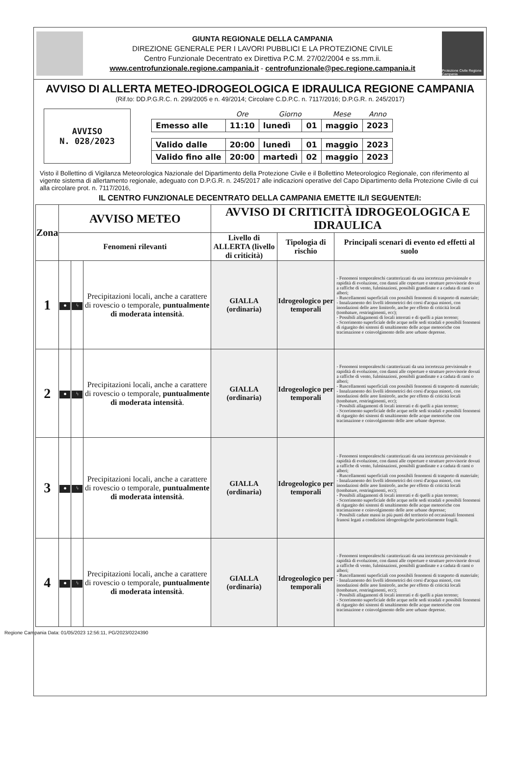GIUNTA REGIONALE DELLA CAMPANIA
DIREZIONE GENERALE PER I LAVORI PUBBLICI E LA PROTEZIONE CIVILE
Centro Funzionale Decentrato ex Direttiva P.C.M. 27/02/2004 e ss.mm.ii.
www.centrofunzionale.regione.campania.it - centrofunzionale@pec.regione.campania.it
Protezione Civile Regione Campania
AVVISO DI ALLERTA METEO-IDROGEOLOGICA E IDRAULICA REGIONE CAMPANIA
(Rif.to: DD.P.G.R.C. n. 299/2005 e n. 49/2014; Circolare C.D.P.C. n. 7117/2016; D.P.G.R. n. 245/2017)
AVVISO
N. 028/2023
| | Ore | Giorno | | Mese | Anno |
| --- | --- | --- | --- | --- | --- |
| Emesso alle | 11:10 | lunedì | 01 | maggio | 2023 |
| Valido dalle | 20:00 | lunedì | 01 | maggio | 2023 |
| Valido fino alle | 20:00 | martedì | 02 | maggio | 2023 |
Visto il Bollettino di Vigilanza Meteorologica Nazionale del Dipartimento della Protezione Civile e il Bollettino Meteorologico Regionale, con riferimento al vigente sistema di allertamento regionale, adeguato con D.P.G.R. n. 245/2017 alle indicazioni operative del Capo Dipartimento della Protezione Civile di cui alla circolare prot. n. 7117/2016,
IL CENTRO FUNZIONALE DECENTRATO DELLA CAMPANIA EMETTE IL/I SEGUENTE/I:
| Zona | AVVISO METEO | | | AVVISO DI CRITICITÀ IDROGEOLOGICA E IDRAULICA | | |
| --- | --- | --- | --- | --- | --- | --- |
| | Fenomeni rilevanti | | | Livello di ALLERTA (livello di criticità) | Tipologia di rischio | Principali scenari di evento ed effetti al suolo |
| 1 | ● | ϟ | Precipitazioni locali, anche a carattere di rovescio o temporale, puntualmente di moderata intensità . | GIALLA (ordinaria) | Idrogeologico per temporali | - Fenomeni temporaleschi caratterizzati da una incertezza previsionale e rapidità di evoluzione, con danni alle coperture e strutture provvisorie dovuti a raffiche di vento, fulminazioni, possibili grandinate e a caduta di rami o alberi; - Ruscellamenti superficiali con possibili fenomeni di trasporto di materiale; - Innalzamento dei livelli idrometrici dei corsi d'acqua minori, con inondazioni delle aree limitrofe, anche per effetto di criticità locali (tombature, restringimenti, ecc); - Possibili allagamenti di locali interrati e di quelli a pian terreno; - Scorrimento superficiale delle acque nelle sedi stradali e possibili fenomeni di rigurgito dei sistemi di smaltimento delle acque meteoriche con tracimazione e coinvolgimento delle aree urbane depresse. |
| 2 | ● | ϟ | Precipitazioni locali, anche a carattere di rovescio o temporale, puntualmente di moderata intensità . | GIALLA (ordinaria) | Idrogeologico per temporali | - Fenomeni temporaleschi caratterizzati da una incertezza previsionale e rapidità di evoluzione, con danni alle coperture e strutture provvisorie dovuti a raffiche di vento, fulminazioni, possibili grandinate e a caduta di rami o alberi; - Ruscellamenti superficiali con possibili fenomeni di trasporto di materiale; - Innalzamento dei livelli idrometrici dei corsi d'acqua minori, con inondazioni delle aree limitrofe, anche per effetto di criticità locali (tombature, restringimenti, ecc); - Possibili allagamenti di locali interrati e di quelli a pian terreno; - Scorrimento superficiale delle acque nelle sedi stradali e possibili fenomeni di rigurgito dei sistemi di smaltimento delle acque meteoriche con tracimazione e coinvolgimento delle aree urbane depresse. |
| 3 | ● | ϟ | Precipitazioni locali, anche a carattere di rovescio o temporale, puntualmente di moderata intensità . | GIALLA (ordinaria) | Idrogeologico per temporali | - Fenomeni temporaleschi caratterizzati da una incertezza previsionale e rapidità di evoluzione, con danni alle coperture e strutture provvisorie dovuti a raffiche di vento, fulminazioni, possibili grandinate e a caduta di rami o alberi; - Ruscellamenti superficiali con possibili fenomeni di trasporto di materiale; - Innalzamento dei livelli idrometrici dei corsi d'acqua minori, con inondazioni delle aree limitrofe, anche per effetto di criticità locali (tombature, restringimenti, ecc); - Possibili allagamenti di locali interrati e di quelli a pian terreno; - Scorrimento superficiale delle acque nelle sedi stradali e possibili fenomeni di rigurgito dei sistemi di smaltimento delle acque meteoriche con tracimazione e coinvolgimento delle aree urbane depresse; - Possibili cadute massi in più punti del territorio ed occasionali fenomeni franosi legati a condizioni idrogeologiche particolarmente fragili. |
| 4 | ● | ϟ | Precipitazioni locali, anche a carattere di rovescio o temporale, puntualmente di moderata intensità . | GIALLA (ordinaria) | Idrogeologico per temporali | - Fenomeni temporaleschi caratterizzati da una incertezza previsionale e rapidità di evoluzione, con danni alle coperture e strutture provvisorie dovuti a raffiche di vento, fulminazioni, possibili grandinate e a caduta di rami o alberi; - Ruscellamenti superficiali con possibili fenomeni di trasporto di materiale; - Innalzamento dei livelli idrometrici dei corsi d'acqua minori, con inondazioni delle aree limitrofe, anche per effetto di criticità locali (tombature, restringimenti, ecc); - Possibili allagamenti di locali interrati e di quelli a pian terreno; - Scorrimento superficiale delle acque nelle sedi stradali e possibili fenomeni di rigurgito dei sistemi di smaltimento delle acque meteoriche con tracimazione e coinvolgimento delle aree urbane depresse. |
Regione Campania Data: 01/05/2023 12:56:11, PG/2023/0224390